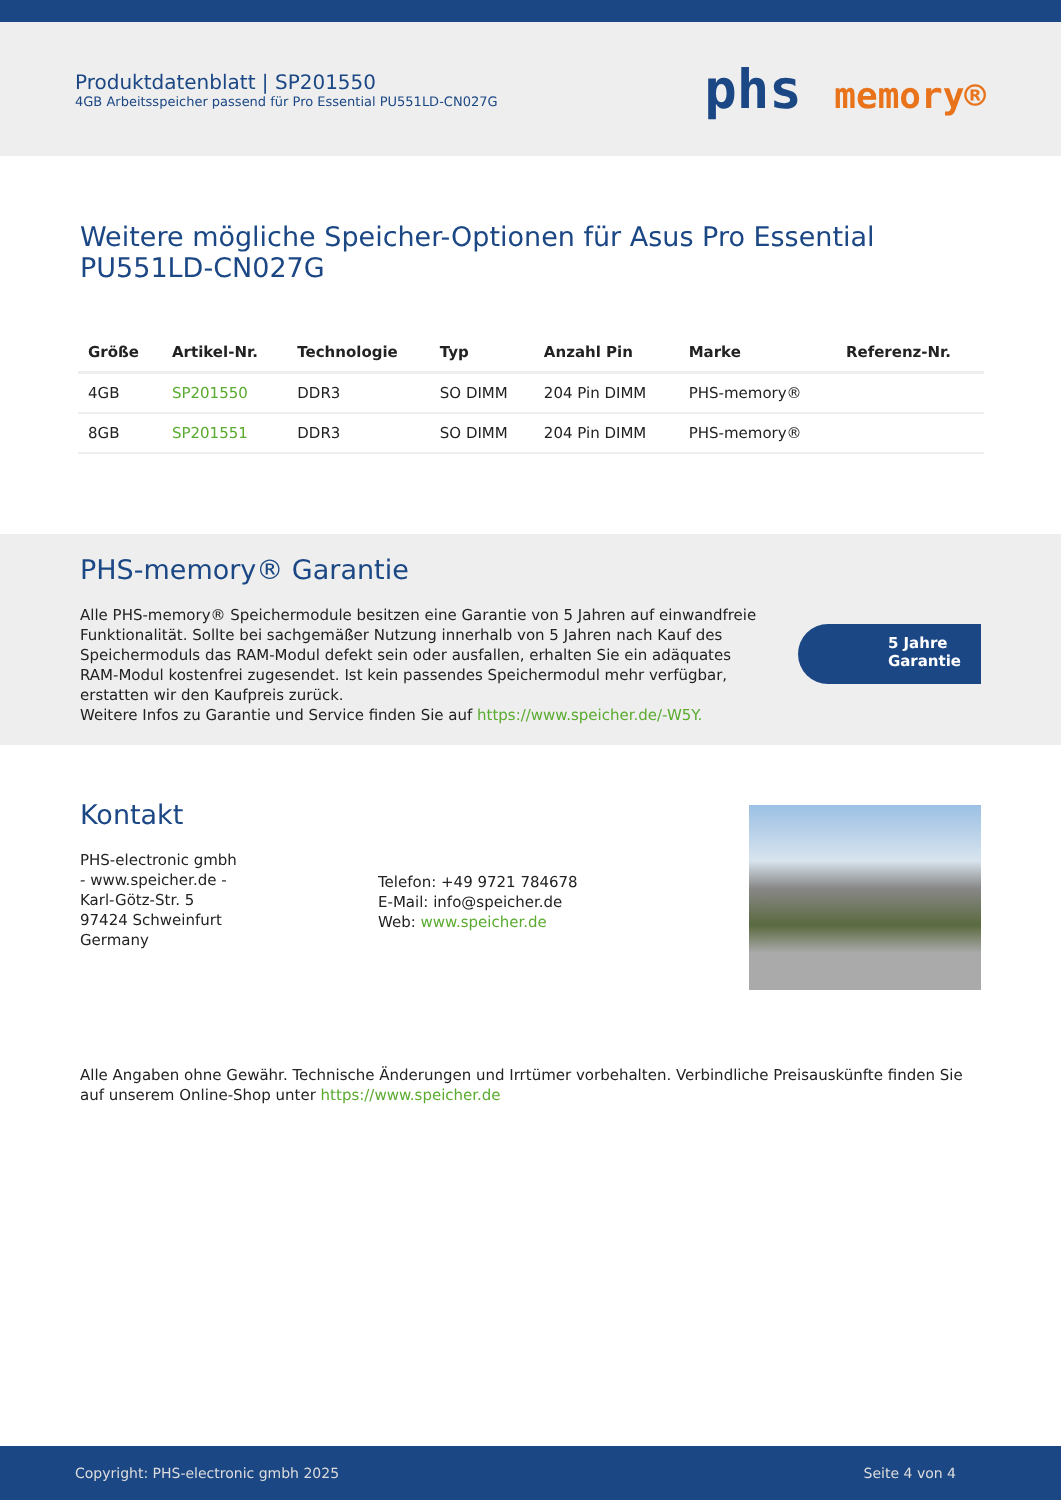Produktdatenblatt | SP201550
4GB Arbeitsspeicher passend für Pro Essential PU551LD-CN027G
phs memory®
Weitere mögliche Speicher-Optionen für Asus Pro Essential PU551LD-CN027G
| Größe | Artikel-Nr. | Technologie | Typ | Anzahl Pin | Marke | Referenz-Nr. |
| --- | --- | --- | --- | --- | --- | --- |
| 4GB | SP201550 | DDR3 | SO DIMM | 204 Pin DIMM | PHS-memory® | |
| 8GB | SP201551 | DDR3 | SO DIMM | 204 Pin DIMM | PHS-memory® | |
PHS-memory® Garantie
Alle PHS-memory® Speichermodule besitzen eine Garantie von 5 Jahren auf einwandfreie Funktionalität. Sollte bei sachgemäßer Nutzung innerhalb von 5 Jahren nach Kauf des Speichermoduls das RAM-Modul defekt sein oder ausfallen, erhalten Sie ein adäquates RAM-Modul kostenfrei zugesendet. Ist kein passendes Speichermodul mehr verfügbar, erstatten wir den Kaufpreis zurück.
Weitere Infos zu Garantie und Service finden Sie auf https://www.speicher.de/-W5Y.
5 Jahre
Garantie
Kontakt
PHS-electronic gmbh
- www.speicher.de -
Karl-Götz-Str. 5
97424 Schweinfurt
Germany
Telefon: +49 9721 784678
E-Mail: info@speicher.de
Web: www.speicher.de
Alle Angaben ohne Gewähr. Technische Änderungen und Irrtümer vorbehalten. Verbindliche Preisauskünfte finden Sie auf unserem Online-Shop unter https://www.speicher.de
Copyright: PHS-electronic gmbh 2025 Seite 4 von 4